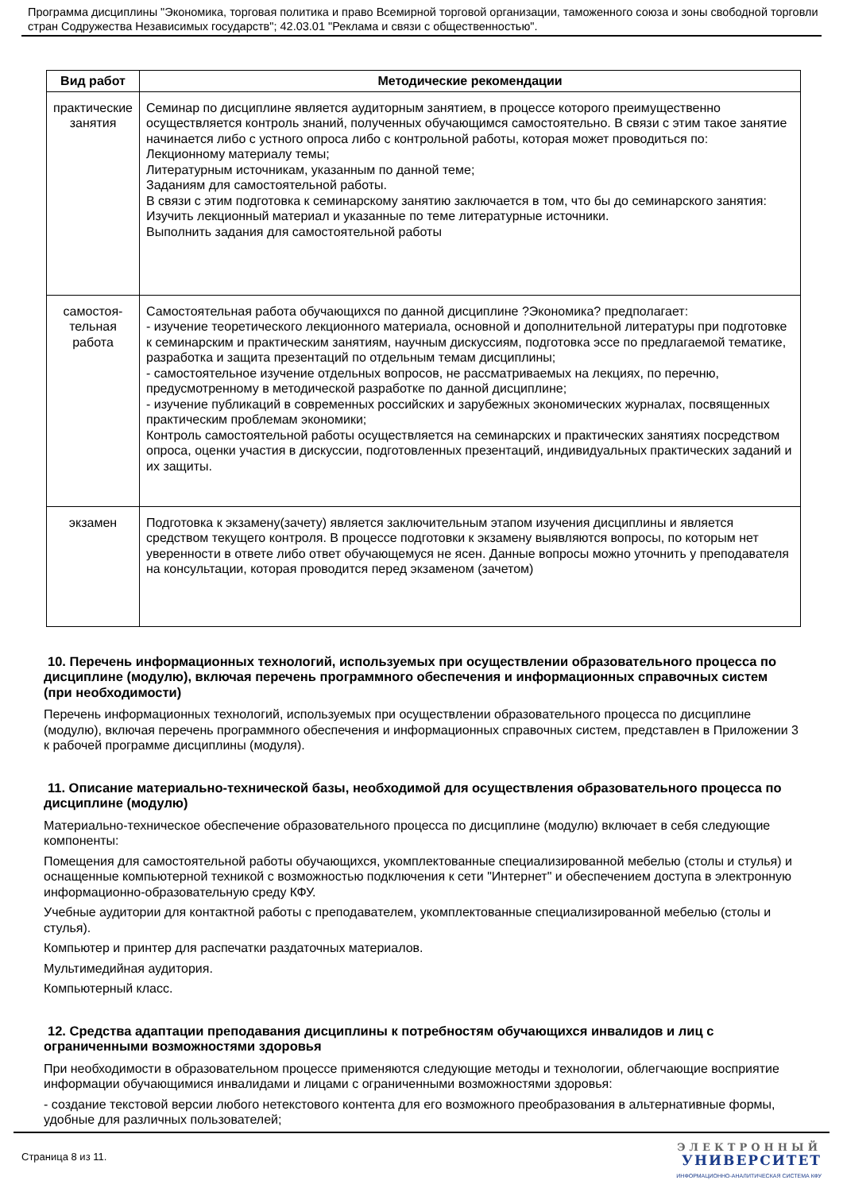Программа дисциплины "Экономика, торговая политика и право Всемирной торговой организации, таможенного союза и зоны свободной торговли стран Содружества Независимых государств"; 42.03.01 "Реклама и связи с общественностью".
| Вид работ | Методические рекомендации |
| --- | --- |
| практические занятия | Семинар по дисциплине является аудиторным занятием, в процессе которого преимущественно осуществляется контроль знаний, полученных обучающимся самостоятельно. В связи с этим такое занятие начинается либо с устного опроса либо с контрольной работы, которая может проводиться по: Лекционному материалу темы; Литературным источникам, указанным по данной теме; Заданиям для самостоятельной работы. В связи с этим подготовка к семинарскому занятию заключается в том, что бы до семинарского занятия: Изучить лекционный материал и указанные по теме литературные источники. Выполнить задания для самостоятельной работы |
| самостоя- тельная работа | Самостоятельная работа обучающихся по данной дисциплине ?Экономика? предполагает: - изучение теоретического лекционного материала, основной и дополнительной литературы при подготовке к семинарским и практическим занятиям, научным дискуссиям, подготовка эссе по предлагаемой тематике, разработка и защита презентаций по отдельным темам дисциплины; - самостоятельное изучение отдельных вопросов, не рассматриваемых на лекциях, по перечню, предусмотренному в методической разработке по данной дисциплине; - изучение публикаций в современных российских и зарубежных экономических журналах, посвященных практическим проблемам экономики; Контроль самостоятельной работы осуществляется на семинарских и практических занятиях посредством опроса, оценки участия в дискуссии, подготовленных презентаций, индивидуальных практических заданий и их защиты. |
| экзамен | Подготовка к экзамену(зачету) является заключительным этапом изучения дисциплины и является средством текущего контроля. В процессе подготовки к экзамену выявляются вопросы, по которым нет уверенности в ответе либо ответ обучающемуся не ясен. Данные вопросы можно уточнить у преподавателя на консультации, которая проводится перед экзаменом (зачетом) |
10. Перечень информационных технологий, используемых при осуществлении образовательного процесса по дисциплине (модулю), включая перечень программного обеспечения и информационных справочных систем (при необходимости)
Перечень информационных технологий, используемых при осуществлении образовательного процесса по дисциплине (модулю), включая перечень программного обеспечения и информационных справочных систем, представлен в Приложении 3 к рабочей программе дисциплины (модуля).
11. Описание материально-технической базы, необходимой для осуществления образовательного процесса по дисциплине (модулю)
Материально-техническое обеспечение образовательного процесса по дисциплине (модулю) включает в себя следующие компоненты:
Помещения для самостоятельной работы обучающихся, укомплектованные специализированной мебелью (столы и стулья) и оснащенные компьютерной техникой с возможностью подключения к сети "Интернет" и обеспечением доступа в электронную информационно-образовательную среду КФУ.
Учебные аудитории для контактной работы с преподавателем, укомплектованные специализированной мебелью (столы и стулья).
Компьютер и принтер для распечатки раздаточных материалов.
Мультимедийная аудитория.
Компьютерный класс.
12. Средства адаптации преподавания дисциплины к потребностям обучающихся инвалидов и лиц с ограниченными возможностями здоровья
При необходимости в образовательном процессе применяются следующие методы и технологии, облегчающие восприятие информации обучающимися инвалидами и лицами с ограниченными возможностями здоровья:
- создание текстовой версии любого нетекстового контента для его возможного преобразования в альтернативные формы, удобные для различных пользователей;
Страница 8 из 11.
ЭЛЕКТРОННЫЙ
УНИВЕРСИТЕТ
ИНФОРМАЦИОННО-АНАЛИТИЧЕСКАЯ СИСТЕМА КФУ